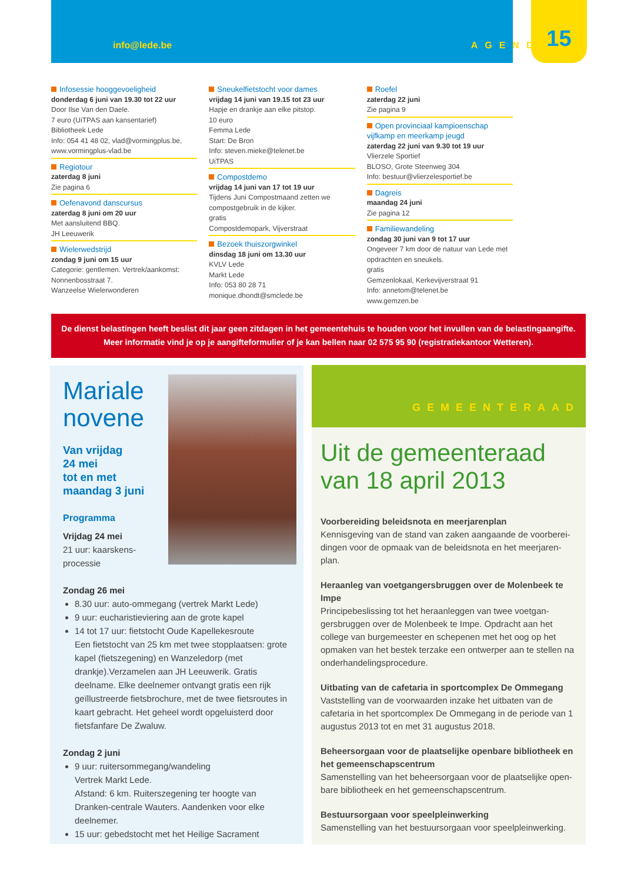info@lede.be AGENDA 15
Infosessie hooggevoeligheid
donderdag 6 juni van 19.30 tot 22 uur
Door Ilse Van den Daele.
7 euro (UiTPAS aan kansentarief)
Bibliotheek Lede
Info: 054 41 48 02, vlad@vormingplus.be, www.vormingplus-vlad.be
Regiotour
zaterdag 8 juni
Zie pagina 6
Oefenavond danscursus
zaterdag 8 juni om 20 uur
Met aansluitend BBQ.
JH Leeuwerik
Wielerwedstrijd
zondag 9 juni om 15 uur
Categorie: gentlemen. Vertrek/aankomst: Nonnenbosstraat 7.
Wanzeelse Wielerwonderen
Sneukelfietstocht voor dames
vrijdag 14 juni van 19.15 tot 23 uur
Hapje en drankje aan elke pitstop.
10 euro
Femma Lede
Start: De Bron
Info: steven.mieke@telenet.be
UiTPAS
Compostdemo
vrijdag 14 juni van 17 tot 19 uur
Tijdens Juni Compostmaand zetten we compostgebruik in de kijker.
gratis
Compostdemopark, Vijverstraat
Bezoek thuiszorgwinkel
dinsdag 18 juni om 13.30 uur
KVLV Lede
Markt Lede
Info: 053 80 28 71
monique.dhondt@smclede.be
Roefel
zaterdag 22 juni
Zie pagina 9
Open provinciaal kampioenschap vijfkamp en meerkamp jeugd
zaterdag 22 juni van 9.30 tot 19 uur
Vlierzele Sportief
BLOSO, Grote Steenweg 304
Info: bestuur@vlierzelesportief.be
Dagreis
maandag 24 juni
Zie pagina 12
Familiewandeling
zondag 30 juni van 9 tot 17 uur
Ongeveer 7 km door de natuur van Lede met opdrachten en sneukels.
gratis
Gemzenlokaal, Kerkevijverstraat 91
Info: annetom@telenet.be
www.gemzen.be
De dienst belastingen heeft beslist dit jaar geen zitdagen in het gemeentehuis te houden voor het invullen van de belastingaangifte.
Meer informatie vind je op je aangifteformulier of je kan bellen naar 02 575 95 90 (registratiekantoor Wetteren).
Mariale novene
Van vrijdag
24 mei
tot en met
maandag 3 juni
Programma
Vrijdag 24 mei
21 uur: kaarskens-
processie
Zondag 26 mei
8.30 uur: auto-ommegang (vertrek Markt Lede)
9 uur: eucharistieviering aan de grote kapel
14 tot 17 uur: fietstocht Oude Kapellekesroute
Een fietstocht van 25 km met twee stopplaatsen: grote kapel (fietszegening) en Wanzeledorp (met drankje).Verzamelen aan JH Leeuwerik. Gratis deelname. Elke deelnemer ontvangt gratis een rijk geïllustreerde fietsbrochure, met de twee fietsroutes in kaart gebracht. Het geheel wordt opgeluisterd door fietsfanfare De Zwaluw.
Zondag 2 juni
9 uur: ruitersommegang/wandeling
Vertrek Markt Lede.
Afstand: 6 km. Ruiterszegening ter hoogte van Dranken-centrale Wauters. Aandenken voor elke deelnemer.
15 uur: gebedstocht met het Heilige Sacrament
GEMEENTERAAD
Uit de gemeenteraad van 18 april 2013
Voorbereiding beleidsnota en meerjarenplan
Kennisgeving van de stand van zaken aangaande de voorberei-dingen voor de opmaak van de beleidsnota en het meerjaren-plan.
Heraanleg van voetgangersbruggen over de Molenbeek te Impe
Principebeslissing tot het heraanleggen van twee voetgan-gersbruggen over de Molenbeek te Impe. Opdracht aan het college van burgemeester en schepenen met het oog op het opmaken van het bestek terzake een ontwerper aan te stellen na onderhandelingsprocedure.
Uitbating van de cafetaria in sportcomplex De Ommegang
Vaststelling van de voorwaarden inzake het uitbaten van de cafetaria in het sportcomplex De Ommegang in de periode van 1 augustus 2013 tot en met 31 augustus 2018.
Beheersorgaan voor de plaatselijke openbare bibliotheek en het gemeenschapscentrum
Samenstelling van het beheersorgaan voor de plaatselijke open-bare bibliotheek en het gemeenschapscentrum.
Bestuursorgaan voor speelpleinwerking
Samenstelling van het bestuursorgaan voor speelpleinwerking.